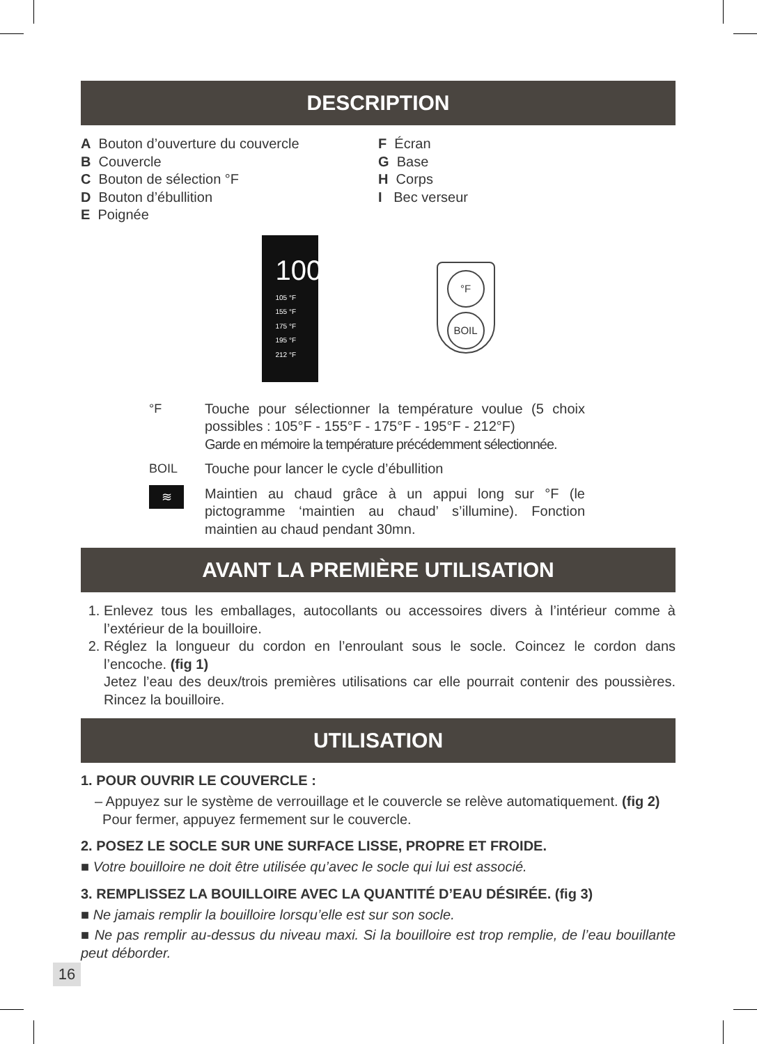DESCRIPTION
A Bouton d’ouverture du couvercle
B Couvercle
C Bouton de sélection °F
D Bouton d’ébullition
E Poignée
F Écran
G Base
H Corps
I Bec verseur
100
105 °F
155 °F
175 °F
195 °F
212 °F
°F
BOIL
°F Touche pour sélectionner la température voulue (5 choix possibles : 105°F - 155°F - 175°F - 195°F - 212°F)
Garde en mémoire la température précédemment sélectionnée.
BOIL Touche pour lancer le cycle d’ébullition
≋
Maintien au chaud grâce à un appui long sur °F (le pictogramme ‘maintien au chaud’ s’illumine). Fonction maintien au chaud pendant 30mn.
AVANT LA PREMIÈRE UTILISATION
1. Enlevez tous les emballages, autocollants ou accessoires divers à l’intérieur comme à l’extérieur de la bouilloire.
2. Réglez la longueur du cordon en l’enroulant sous le socle. Coincez le cordon dans l’encoche. (fig 1)
Jetez l’eau des deux/trois premières utilisations car elle pourrait contenir des poussières. Rincez la bouilloire.
UTILISATION
1. POUR OUVRIR LE COUVERCLE :
– Appuyez sur le système de verrouillage et le couvercle se relève automatiquement. (fig 2)
Pour fermer, appuyez fermement sur le couvercle.
2. POSEZ LE SOCLE SUR UNE SURFACE LISSE, PROPRE ET FROIDE.
■ Votre bouilloire ne doit être utilisée qu’avec le socle qui lui est associé.
3. REMPLISSEZ LA BOUILLOIRE AVEC LA QUANTITÉ D’EAU DÉSIRÉE. (fig 3)
■ Ne jamais remplir la bouilloire lorsqu’elle est sur son socle.
■ Ne pas remplir au-dessus du niveau maxi. Si la bouilloire est trop remplie, de l’eau bouillante peut déborder.
16